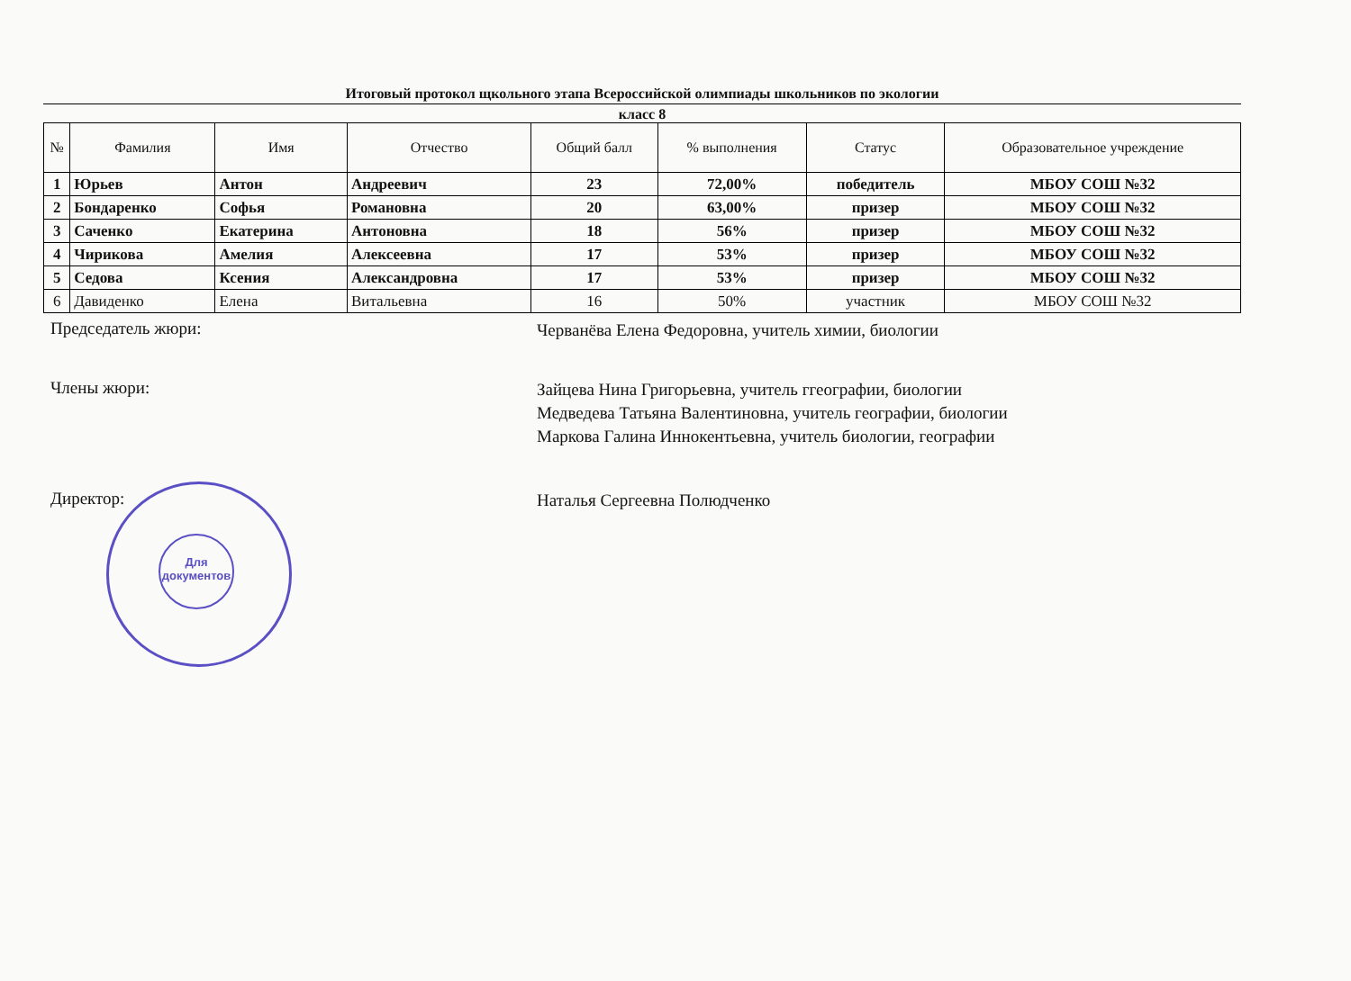Итоговый протокол щкольного этапа Всероссийской олимпиады школьников по экологии
класс 8
| № | Фамилия | Имя | Отчество | Общий балл | % выполнения | Статус | Образовательное учреждение |
| --- | --- | --- | --- | --- | --- | --- | --- |
| 1 | Юрьев | Антон | Андреевич | 23 | 72,00% | победитель | МБОУ СОШ №32 |
| 2 | Бондаренко | Софья | Романовна | 20 | 63,00% | призер | МБОУ СОШ №32 |
| 3 | Саченко | Екатерина | Антоновна | 18 | 56% | призер | МБОУ СОШ №32 |
| 4 | Чирикова | Амелия | Алексеевна | 17 | 53% | призер | МБОУ СОШ №32 |
| 5 | Седова | Ксения | Александровна | 17 | 53% | призер | МБОУ СОШ №32 |
| 6 | Давиденко | Елена | Витальевна | 16 | 50% | участник | МБОУ СОШ №32 |
Председатель жюри:
Черванёва Елена Федоровна, учитель химии, биологии
Члены жюри:
Зайцева Нина Григорьевна, учитель ггеографии, биологии
Медведева Татьяна Валентиновна, учитель географии, биологии
Маркова Галина Иннокентьевна, учитель биологии, географии
Директор:
Наталья Сергеевна Полюдченко
Для
документов